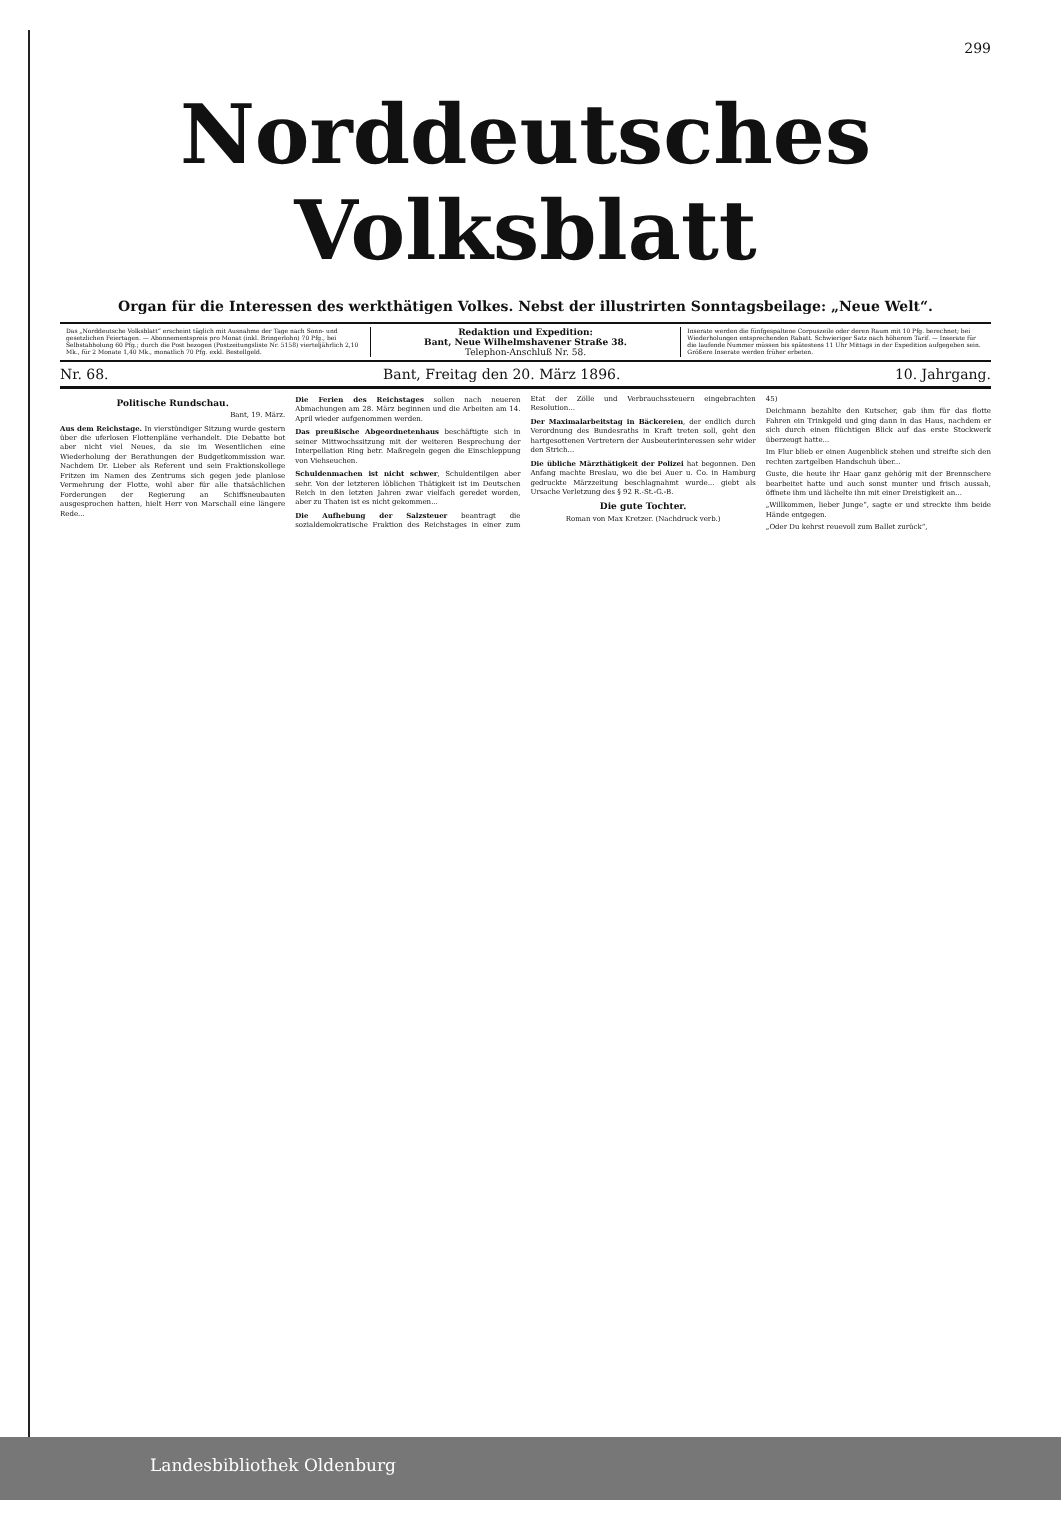299
Norddeutsches Volksblatt
Organ für die Interessen des werkthätigen Volkes. Nebst der illustrirten Sonntagsbeilage: „Neue Welt“.
Das „Norddeutsche Volksblatt“ erscheint täglich mit Ausnahme der Tage nach Sonn- und gesetzlichen Feiertagen. — Abonnementspreis pro Monat (inkl. Bringerlohn) 70 Pfg., bei Selbstabholung 60 Pfg.; durch die Post bezogen (Postzeitungsliste Nr. 5158) vierteljährlich 2,10 Mk., für 2 Monate 1,40 Mk., monatlich 70 Pfg. exkl. Bestellgeld.
Redaktion und Expedition:
Bant, Neue Wilhelmshavener Straße 38.
Telephon-Anschluß Nr. 58.
Inserate werden die fünfgespaltene Corpuszeile oder deren Raum mit 10 Pfg. berechnet; bei Wiederholungen entsprechenden Rabatt. Schwieriger Satz nach höherem Tarif. — Inserate für die laufende Nummer müssen bis spätestens 11 Uhr Mittags in der Expedition aufgegeben sein. Größere Inserate werden früher erbeten.
Nr. 68. Bant, Freitag den 20. März 1896. 10. Jahrgang.
Politische Rundschau.
Bant, 19. März.
Aus dem Reichstage. In vierstündiger Sitzung wurde gestern über die uferlosen Flottenpläne verhandelt. Die Debatte bot aber nicht viel Neues, da sie im Wesentlichen eine Wiederholung der Berathungen der Budgetkommission war. Nachdem Dr. Lieber als Referent und sein Fraktionskollege Fritzen im Namen des Zentrums sich gegen jede planlose Vermehrung der Flotte, wohl aber für alle thatsächlichen Forderungen der Regierung an Schiffsneubauten ausgesprochen hatten, hielt Herr von Marschall eine längere Rede...
Die Ferien des Reichstages sollen nach neueren Abmachungen am 28. März beginnen und die Arbeiten am 14. April wieder aufgenommen werden.
Das preußische Abgeordnetenhaus beschäftigte sich in seiner Mittwochssitzung mit der weiteren Besprechung der Interpellation Ring betr. Maßregeln gegen die Einschleppung von Viehseuchen.
Schuldenmachen ist nicht schwer, Schuldentilgen aber sehr. Von der letzteren löblichen Thätigkeit ist im Deutschen Reich in den letzten Jahren zwar vielfach geredet worden, aber zu Thaten ist es nicht gekommen...
Die Aufhebung der Salzsteuer beantragt die sozialdemokratische Fraktion des Reichstages in einer zum Etat der Zölle und Verbrauchssteuern eingebrachten Resolution...
Der Maximalarbeitstag in Bäckereien, der endlich durch Verordnung des Bundesraths in Kraft treten soll, geht den hartgesottenen Vertretern der Ausbeuterinteressen sehr wider den Strich...
Die übliche Märzthätigkeit der Polizei hat begonnen. Den Anfang machte Breslau, wo die bei Auer u. Co. in Hamburg gedruckte Märzzeitung beschlagnahmt wurde... giebt als Ursache Verletzung des § 92 R.-St.-G.-B.
Die gute Tochter.
Roman von Max Kretzer. (Nachdruck verb.)
45)
Deichmann bezahlte den Kutscher, gab ihm für das flotte Fahren ein Trinkgeld und ging dann in das Haus, nachdem er sich durch einen flüchtigen Blick auf das erste Stockwerk überzeugt hatte...
Im Flur blieb er einen Augenblick stehen und streifte sich den rechten zartgelben Handschuh über...
Guste, die heute ihr Haar ganz gehörig mit der Brennschere bearbeitet hatte und auch sonst munter und frisch aussah, öffnete ihm und lächelte ihn mit einer Dreistigkeit an...
„Willkommen, lieber Junge“, sagte er und streckte ihm beide Hände entgegen.
„Oder Du kehrst reuevoll zum Ballet zurück“,
Landesbibliothek Oldenburg